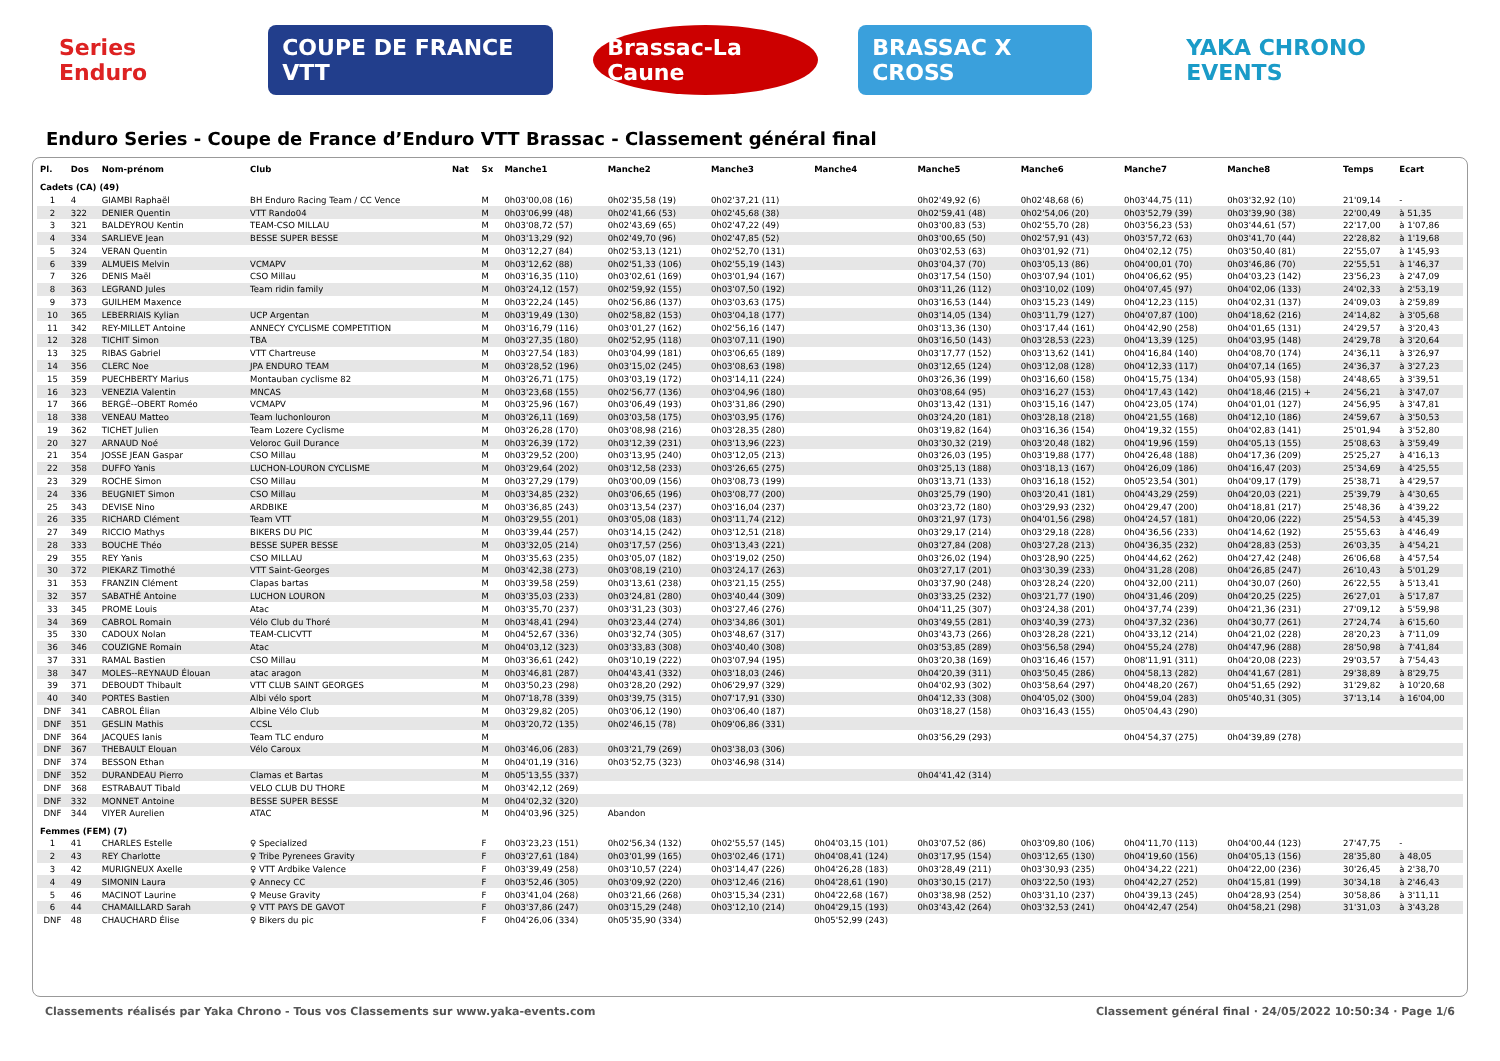Series Enduro COUPE DE FRANCE VTT Brassac-La Caune BRASSAC X CROSS YAKA CHRONO EVENTS
Enduro Series - Coupe de France d’Enduro VTT Brassac - Classement général final
| Pl. | Dos | Nom-prénom | Club | Nat | Sx | Manche1 | Manche2 | Manche3 | Manche4 | Manche5 | Manche6 | Manche7 | Manche8 | Temps | Ecart |
| --- | --- | --- | --- | --- | --- | --- | --- | --- | --- | --- | --- | --- | --- | --- | --- |
| Cadets (CA) (49) | | | | | | | | | | | | | | | |
| 1 | 4 | GIAMBI Raphaël | BH Enduro Racing Team / CC Vence | | M | 0h03'00,08 (16) | 0h02'35,58 (19) | 0h02'37,21 (11) | | 0h02'49,92 (6) | 0h02'48,68 (6) | 0h03'44,75 (11) | 0h03'32,92 (10) | 21'09,14 | - |
| 2 | 322 | DENIER Quentin | VTT Rando04 | | M | 0h03'06,99 (48) | 0h02'41,66 (53) | 0h02'45,68 (38) | | 0h02'59,41 (48) | 0h02'54,06 (20) | 0h03'52,79 (39) | 0h03'39,90 (38) | 22'00,49 | à 51,35 |
| 3 | 321 | BALDEYROU Kentin | TEAM-CSO MILLAU | | M | 0h03'08,72 (57) | 0h02'43,69 (65) | 0h02'47,22 (49) | | 0h03'00,83 (53) | 0h02'55,70 (28) | 0h03'56,23 (53) | 0h03'44,61 (57) | 22'17,00 | à 1'07,86 |
| 4 | 334 | SARLIEVE Jean | BESSE SUPER BESSE | | M | 0h03'13,29 (92) | 0h02'49,70 (96) | 0h02'47,85 (52) | | 0h03'00,65 (50) | 0h02'57,91 (43) | 0h03'57,72 (63) | 0h03'41,70 (44) | 22'28,82 | à 1'19,68 |
| 5 | 324 | VERAN Quentin | | | M | 0h03'12,27 (84) | 0h02'53,13 (121) | 0h02'52,70 (131) | | 0h03'02,53 (63) | 0h03'01,92 (71) | 0h04'02,12 (75) | 0h03'50,40 (81) | 22'55,07 | à 1'45,93 |
| 6 | 339 | ALMUEIS Melvin | VCMAPV | | M | 0h03'12,62 (88) | 0h02'51,33 (106) | 0h02'55,19 (143) | | 0h03'04,37 (70) | 0h03'05,13 (86) | 0h04'00,01 (70) | 0h03'46,86 (70) | 22'55,51 | à 1'46,37 |
| 7 | 326 | DENIS Maël | CSO Millau | | M | 0h03'16,35 (110) | 0h03'02,61 (169) | 0h03'01,94 (167) | | 0h03'17,54 (150) | 0h03'07,94 (101) | 0h04'06,62 (95) | 0h04'03,23 (142) | 23'56,23 | à 2'47,09 |
| 8 | 363 | LEGRAND Jules | Team ridin family | | M | 0h03'24,12 (157) | 0h02'59,92 (155) | 0h03'07,50 (192) | | 0h03'11,26 (112) | 0h03'10,02 (109) | 0h04'07,45 (97) | 0h04'02,06 (133) | 24'02,33 | à 2'53,19 |
| 9 | 373 | GUILHEM Maxence | | | M | 0h03'22,24 (145) | 0h02'56,86 (137) | 0h03'03,63 (175) | | 0h03'16,53 (144) | 0h03'15,23 (149) | 0h04'12,23 (115) | 0h04'02,31 (137) | 24'09,03 | à 2'59,89 |
| 10 | 365 | LEBERRIAIS Kylian | UCP Argentan | | M | 0h03'19,49 (130) | 0h02'58,82 (153) | 0h03'04,18 (177) | | 0h03'14,05 (134) | 0h03'11,79 (127) | 0h04'07,87 (100) | 0h04'18,62 (216) | 24'14,82 | à 3'05,68 |
| 11 | 342 | REY-MILLET Antoine | ANNECY CYCLISME COMPETITION | | M | 0h03'16,79 (116) | 0h03'01,27 (162) | 0h02'56,16 (147) | | 0h03'13,36 (130) | 0h03'17,44 (161) | 0h04'42,90 (258) | 0h04'01,65 (131) | 24'29,57 | à 3'20,43 |
| 12 | 328 | TICHIT Simon | TBA | | M | 0h03'27,35 (180) | 0h02'52,95 (118) | 0h03'07,11 (190) | | 0h03'16,50 (143) | 0h03'28,53 (223) | 0h04'13,39 (125) | 0h04'03,95 (148) | 24'29,78 | à 3'20,64 |
| 13 | 325 | RIBAS Gabriel | VTT Chartreuse | | M | 0h03'27,54 (183) | 0h03'04,99 (181) | 0h03'06,65 (189) | | 0h03'17,77 (152) | 0h03'13,62 (141) | 0h04'16,84 (140) | 0h04'08,70 (174) | 24'36,11 | à 3'26,97 |
| 14 | 356 | CLERC Noe | JPA ENDURO TEAM | | M | 0h03'28,52 (196) | 0h03'15,02 (245) | 0h03'08,63 (198) | | 0h03'12,65 (124) | 0h03'12,08 (128) | 0h04'12,33 (117) | 0h04'07,14 (165) | 24'36,37 | à 3'27,23 |
| 15 | 359 | PUECHBERTY Marius | Montauban cyclisme 82 | | M | 0h03'26,71 (175) | 0h03'03,19 (172) | 0h03'14,11 (224) | | 0h03'26,36 (199) | 0h03'16,60 (158) | 0h04'15,75 (134) | 0h04'05,93 (158) | 24'48,65 | à 3'39,51 |
| 16 | 323 | VENEZIA Valentin | MNCAS | | M | 0h03'23,68 (155) | 0h02'56,77 (136) | 0h03'04,96 (180) | | 0h03'08,64 (95) | 0h03'16,27 (153) | 0h04'17,43 (142) | 0h04'18,46 (215) + | 24'56,21 | à 3'47,07 |
| 17 | 366 | BERGÉ--OBERT Roméo | VCMAPV | | M | 0h03'25,96 (167) | 0h03'06,49 (193) | 0h03'31,86 (290) | | 0h03'13,42 (131) | 0h03'15,16 (147) | 0h04'23,05 (174) | 0h04'01,01 (127) | 24'56,95 | à 3'47,81 |
| 18 | 338 | VENEAU Matteo | Team luchonlouron | | M | 0h03'26,11 (169) | 0h03'03,58 (175) | 0h03'03,95 (176) | | 0h03'24,20 (181) | 0h03'28,18 (218) | 0h04'21,55 (168) | 0h04'12,10 (186) | 24'59,67 | à 3'50,53 |
| 19 | 362 | TICHET Julien | Team Lozere Cyclisme | | M | 0h03'26,28 (170) | 0h03'08,98 (216) | 0h03'28,35 (280) | | 0h03'19,82 (164) | 0h03'16,36 (154) | 0h04'19,32 (155) | 0h04'02,83 (141) | 25'01,94 | à 3'52,80 |
| 20 | 327 | ARNAUD Noé | Veloroc Guil Durance | | M | 0h03'26,39 (172) | 0h03'12,39 (231) | 0h03'13,96 (223) | | 0h03'30,32 (219) | 0h03'20,48 (182) | 0h04'19,96 (159) | 0h04'05,13 (155) | 25'08,63 | à 3'59,49 |
| 21 | 354 | JOSSE JEAN Gaspar | CSO Millau | | M | 0h03'29,52 (200) | 0h03'13,95 (240) | 0h03'12,05 (213) | | 0h03'26,03 (195) | 0h03'19,88 (177) | 0h04'26,48 (188) | 0h04'17,36 (209) | 25'25,27 | à 4'16,13 |
| 22 | 358 | DUFFO Yanis | LUCHON-LOURON CYCLISME | | M | 0h03'29,64 (202) | 0h03'12,58 (233) | 0h03'26,65 (275) | | 0h03'25,13 (188) | 0h03'18,13 (167) | 0h04'26,09 (186) | 0h04'16,47 (203) | 25'34,69 | à 4'25,55 |
| 23 | 329 | ROCHE Simon | CSO Millau | | M | 0h03'27,29 (179) | 0h03'00,09 (156) | 0h03'08,73 (199) | | 0h03'13,71 (133) | 0h03'16,18 (152) | 0h05'23,54 (301) | 0h04'09,17 (179) | 25'38,71 | à 4'29,57 |
| 24 | 336 | BEUGNIET Simon | CSO Millau | | M | 0h03'34,85 (232) | 0h03'06,65 (196) | 0h03'08,77 (200) | | 0h03'25,79 (190) | 0h03'20,41 (181) | 0h04'43,29 (259) | 0h04'20,03 (221) | 25'39,79 | à 4'30,65 |
| 25 | 343 | DEVISE Nino | ARDBIKE | | M | 0h03'36,85 (243) | 0h03'13,54 (237) | 0h03'16,04 (237) | | 0h03'23,72 (180) | 0h03'29,93 (232) | 0h04'29,47 (200) | 0h04'18,81 (217) | 25'48,36 | à 4'39,22 |
| 26 | 335 | RICHARD Clément | Team VTT | | M | 0h03'29,55 (201) | 0h03'05,08 (183) | 0h03'11,74 (212) | | 0h03'21,97 (173) | 0h04'01,56 (298) | 0h04'24,57 (181) | 0h04'20,06 (222) | 25'54,53 | à 4'45,39 |
| 27 | 349 | RICCIO Mathys | BIKERS DU PIC | | M | 0h03'39,44 (257) | 0h03'14,15 (242) | 0h03'12,51 (218) | | 0h03'29,17 (214) | 0h03'29,18 (228) | 0h04'36,56 (233) | 0h04'14,62 (192) | 25'55,63 | à 4'46,49 |
| 28 | 333 | BOUCHE Théo | BESSE SUPER BESSE | | M | 0h03'32,05 (214) | 0h03'17,57 (256) | 0h03'13,43 (221) | | 0h03'27,84 (208) | 0h03'27,28 (213) | 0h04'36,35 (232) | 0h04'28,83 (253) | 26'03,35 | à 4'54,21 |
| 29 | 355 | REY Yanis | CSO MILLAU | | M | 0h03'35,63 (235) | 0h03'05,07 (182) | 0h03'19,02 (250) | | 0h03'26,02 (194) | 0h03'28,90 (225) | 0h04'44,62 (262) | 0h04'27,42 (248) | 26'06,68 | à 4'57,54 |
| 30 | 372 | PIEKARZ Timothé | VTT Saint-Georges | | M | 0h03'42,38 (273) | 0h03'08,19 (210) | 0h03'24,17 (263) | | 0h03'27,17 (201) | 0h03'30,39 (233) | 0h04'31,28 (208) | 0h04'26,85 (247) | 26'10,43 | à 5'01,29 |
| 31 | 353 | FRANZIN Clément | Clapas bartas | | M | 0h03'39,58 (259) | 0h03'13,61 (238) | 0h03'21,15 (255) | | 0h03'37,90 (248) | 0h03'28,24 (220) | 0h04'32,00 (211) | 0h04'30,07 (260) | 26'22,55 | à 5'13,41 |
| 32 | 357 | SABATHÉ Antoine | LUCHON LOURON | | M | 0h03'35,03 (233) | 0h03'24,81 (280) | 0h03'40,44 (309) | | 0h03'33,25 (232) | 0h03'21,77 (190) | 0h04'31,46 (209) | 0h04'20,25 (225) | 26'27,01 | à 5'17,87 |
| 33 | 345 | PROME Louis | Atac | | M | 0h03'35,70 (237) | 0h03'31,23 (303) | 0h03'27,46 (276) | | 0h04'11,25 (307) | 0h03'24,38 (201) | 0h04'37,74 (239) | 0h04'21,36 (231) | 27'09,12 | à 5'59,98 |
| 34 | 369 | CABROL Romain | Vélo Club du Thoré | | M | 0h03'48,41 (294) | 0h03'23,44 (274) | 0h03'34,86 (301) | | 0h03'49,55 (281) | 0h03'40,39 (273) | 0h04'37,32 (236) | 0h04'30,77 (261) | 27'24,74 | à 6'15,60 |
| 35 | 330 | CADOUX Nolan | TEAM-CLICVTT | | M | 0h04'52,67 (336) | 0h03'32,74 (305) | 0h03'48,67 (317) | | 0h03'43,73 (266) | 0h03'28,28 (221) | 0h04'33,12 (214) | 0h04'21,02 (228) | 28'20,23 | à 7'11,09 |
| 36 | 346 | COUZIGNE Romain | Atac | | M | 0h04'03,12 (323) | 0h03'33,83 (308) | 0h03'40,40 (308) | | 0h03'53,85 (289) | 0h03'56,58 (294) | 0h04'55,24 (278) | 0h04'47,96 (288) | 28'50,98 | à 7'41,84 |
| 37 | 331 | RAMAL Bastien | CSO Millau | | M | 0h03'36,61 (242) | 0h03'10,19 (222) | 0h03'07,94 (195) | | 0h03'20,38 (169) | 0h03'16,46 (157) | 0h08'11,91 (311) | 0h04'20,08 (223) | 29'03,57 | à 7'54,43 |
| 38 | 347 | MOLES--REYNAUD Élouan | atac aragon | | M | 0h03'46,81 (287) | 0h04'43,41 (332) | 0h03'18,03 (246) | | 0h04'20,39 (311) | 0h03'50,45 (286) | 0h04'58,13 (282) | 0h04'41,67 (281) | 29'38,89 | à 8'29,75 |
| 39 | 371 | DEBOUDT Thibault | VTT CLUB SAINT GEORGES | | M | 0h03'50,23 (298) | 0h03'28,20 (292) | 0h06'29,97 (329) | | 0h04'02,93 (302) | 0h03'58,64 (297) | 0h04'48,20 (267) | 0h04'51,65 (292) | 31'29,82 | à 10'20,68 |
| 40 | 340 | PORTES Bastien | Albi vélo sport | | M | 0h07'18,78 (339) | 0h03'39,75 (315) | 0h07'17,91 (330) | | 0h04'12,33 (308) | 0h04'05,02 (300) | 0h04'59,04 (283) | 0h05'40,31 (305) | 37'13,14 | à 16'04,00 |
| DNF | 341 | CABROL Élian | Albine Vélo Club | | M | 0h03'29,82 (205) | 0h03'06,12 (190) | 0h03'06,40 (187) | | 0h03'18,27 (158) | 0h03'16,43 (155) | 0h05'04,43 (290) | | | |
| DNF | 351 | GESLIN Mathis | CCSL | | M | 0h03'20,72 (135) | 0h02'46,15 (78) | 0h09'06,86 (331) | | | | | | | |
| DNF | 364 | JACQUES Ianis | Team TLC enduro | | M | | | | | 0h03'56,29 (293) | | 0h04'54,37 (275) | 0h04'39,89 (278) | | |
| DNF | 367 | THEBAULT Elouan | Vélo Caroux | | M | 0h03'46,06 (283) | 0h03'21,79 (269) | 0h03'38,03 (306) | | | | | | | |
| DNF | 374 | BESSON Ethan | | | M | 0h04'01,19 (316) | 0h03'52,75 (323) | 0h03'46,98 (314) | | | | | | | |
| DNF | 352 | DURANDEAU Pierro | Clamas et Bartas | | M | 0h05'13,55 (337) | | | | 0h04'41,42 (314) | | | | | |
| DNF | 368 | ESTRABAUT Tibald | VELO CLUB DU THORE | | M | 0h03'42,12 (269) | | | | | | | | | |
| DNF | 332 | MONNET Antoine | BESSE SUPER BESSE | | M | 0h04'02,32 (320) | | | | | | | | | |
| DNF | 344 | VIYER Aurelien | ATAC | | M | 0h04'03,96 (325) | Abandon | | | | | | | | |
| Femmes (FEM) (7) | | | | | | | | | | | | | | | |
| 1 | 41 | CHARLES Estelle | ♀ Specialized | | F | 0h03'23,23 (151) | 0h02'56,34 (132) | 0h02'55,57 (145) | 0h04'03,15 (101) | 0h03'07,52 (86) | 0h03'09,80 (106) | 0h04'11,70 (113) | 0h04'00,44 (123) | 27'47,75 | - |
| 2 | 43 | REY Charlotte | ♀ Tribe Pyrenees Gravity | | F | 0h03'27,61 (184) | 0h03'01,99 (165) | 0h03'02,46 (171) | 0h04'08,41 (124) | 0h03'17,95 (154) | 0h03'12,65 (130) | 0h04'19,60 (156) | 0h04'05,13 (156) | 28'35,80 | à 48,05 |
| 3 | 42 | MURIGNEUX Axelle | ♀ VTT Ardbike Valence | | F | 0h03'39,49 (258) | 0h03'10,57 (224) | 0h03'14,47 (226) | 0h04'26,28 (183) | 0h03'28,49 (211) | 0h03'30,93 (235) | 0h04'34,22 (221) | 0h04'22,00 (236) | 30'26,45 | à 2'38,70 |
| 4 | 49 | SIMONIN Laura | ♀ Annecy CC | | F | 0h03'52,46 (305) | 0h03'09,92 (220) | 0h03'12,46 (216) | 0h04'28,61 (190) | 0h03'30,15 (217) | 0h03'22,50 (193) | 0h04'42,27 (252) | 0h04'15,81 (199) | 30'34,18 | à 2'46,43 |
| 5 | 46 | MACINOT Laurine | ♀ Meuse Gravity | | F | 0h03'41,04 (268) | 0h03'21,66 (268) | 0h03'15,34 (231) | 0h04'22,68 (167) | 0h03'38,98 (252) | 0h03'31,10 (237) | 0h04'39,13 (245) | 0h04'28,93 (254) | 30'58,86 | à 3'11,11 |
| 6 | 44 | CHAMAILLARD Sarah | ♀ VTT PAYS DE GAVOT | | F | 0h03'37,86 (247) | 0h03'15,29 (248) | 0h03'12,10 (214) | 0h04'29,15 (193) | 0h03'43,42 (264) | 0h03'32,53 (241) | 0h04'42,47 (254) | 0h04'58,21 (298) | 31'31,03 | à 3'43,28 |
| DNF | 48 | CHAUCHARD Élise | ♀ Bikers du pic | | F | 0h04'26,06 (334) | 0h05'35,90 (334) | | 0h05'52,99 (243) | | | | | | |
Classements réalisés par Yaka Chrono - Tous vos Classements sur www.yaka-events.com Classement général final · 24/05/2022 10:50:34 · Page 1/6